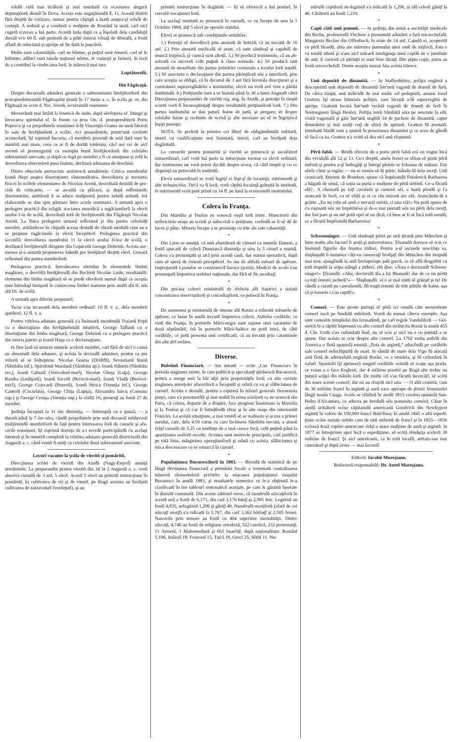rolulŭ celŭ mai ticălosŭ şi mai murdarŭ cu ocasiunea alegerii deputaţilorŭ dietalĭ în Deva. Acesta este negu­ţătorulŭ E. G. Acestŭ tênĕrŭ fără dreptŭ de votizare, numai pentru câştigŭ a luatŭ asupra-şĭ rolulŭ de cor­teşŭ. A sedusŭ şi a condusŭ o mulţime de Românĭ la urnă, carĭ nicĭ cugetŭ n'aveau a luá parte. Acestŭ Iuda după ce a înşelatŭ dela candidaţii dietalĭ vr'o 60 fl. sub pretestŭ de a plătí ómenii vênaţĭ de dênsulŭ, a fostŭ aflatŭ de minciună şi aprópe sĕ fie datŭ la puşcăriă.
Multe sunt calamităţile, carĭ ne bântue, şi puţinĭ sunt ómenii, carĭ sĕ le înfrunte; adêncĭ sunt ranele na­ţiunei nóstre, ér vameşii şi fariseii, în locŭ de a con­tribuí la vindecarea lorŭ, le mărescŭ mai tare.
Luptătorulŭ.
Din Făgăraşŭ.
Despre decursulŭ adunărei generale a subreuni­unei învĕţătorilorŭ din protopresbiteratulŭ Făgăra­şului ţinută în 17 Iuniu a. c. în scóla gr. or. din Fă­găraşŭ ne scrie d. Nic. Aronŭ, secretarulŭ reuniunei:
Merserămŭ mai întâiŭ la biserică de unde, după săvêrşirea sf. liturgii şi învocarea spiritului sf. în frunte cu prea On. d. protopresbiterŭ Petru Popescu şi cu pre­şedintele reuniunei d-lŭ Vincenţiu Grama ne-amŭ întorsŭ în sala de învĕţămêntŭ a scólei. Aci preşedintele, prin­tr'unŭ cuvêntŭ acomodatŭ, îşĭ esprimă bucuria, că mem­brii presenţĭ de astă dată sunt în numĕrŭ mai mare, ceea ce ar fi de doritŭ totdeuna, căcĭ noi cei de aicĭ avemŭ sĕ premergemŭ cu esemplu bunŭ învĕţătorilorŭ din celelalte subreuniunĭ anecsate, şi după-ce rógă pe membri a fi cu atenţiune şi zelŭ la desvoltarea obiecte­lorŭ puse înainte, dechiară adunarea de deschisă.
Dintre obiectele pertractate amintescŭ următórele: Critica membrului Ioanŭ Haşu asupra disertaţiunei »în­semnătatea, desvoltarea şi tractarea fisicei în scólele ele­mentare« de Nicolau Aronŭ, desvoltată destulŭ de pre­cisŭ de criticante, — se ascultă cu plăcere, şi după re­flesiunile disertantelui, ambilorŭ li se aduce mulţumită pentru zelulŭ arĕtatŭ, éră elaboratele se dau spre păs­trare între actele reuniunei. A urmatŭ apoi o prelegere practică din religiă: tractarea metodică a rugăciunilorŭ la elevii anului I-iu de scólă, desvoltată totŭ de învĕţă­torulŭ din Făgăraşŭ Nicolau Aronŭ. La finea prelegerei urmară reflesiunĭ şi din partea celorlalţĭ membri, ară­tându-se în chipulŭ acesta destulŭ de chiarŭ modulŭ cum au a se propune rugăciunile la elevii începĕtorĭ. Prelegerea practică din socotélă: desvoltarea numĕrului 11 la elevii anului II-lea de scólă, o desfăşură învĕţăto­rulŭ diriginte din Copăcelŭ George Dobrinŭ. Acésta ase­menea şi-a urmatŭ propunerea luândŭ pre învĕţătorĭ dreptŭ elevĭ. Urmară reflesiunĭ din partea membrilorŭ.
Prelegerea practică: întroducerea elevului în ele­mentele limbei maghiare, o desvóltă învĕţătorulŭ din Beclénŭ Nicolae Ludu; resultatulŭ: elemente din limba maghiară sĕ se predé elevilorŭ numai după ce aceştia sunt întroduşĭ binişorŭ în cunóscerea limbei materne prin anulŭ alŭ II. séu alŭ III. de scólă.
A urmatŭ apoi diferite propunerĭ.
Tacse s'au incassatŭ dela membrii ordinarĭ: 10 fl. v. a., dela membrii ajutătorĭ: 12 fl. v. a.
Pentru viitórea adunare generală s'a însinuatŭ mem­brulŭ Traianŭ Popŭ cu o disertaţiune din învĕţămêntulŭ intuitivŭ, George Taflanŭ cu o disertaţiune din limba ma­ghiară, George Dobrinŭ cu o prelegere practică din isto­ria patriei şi Ioanŭ Haşu cu o declamaţiune.
In fine lasŭ să urmeze numele acelorŭ membri, carĭ fără de nicĭ o causă au absentatŭ dela adunare, şi acésta la decisulŭ adunărei, pentru ca pre viitorŭ sĕ se îndrepteze. Nicolae Grama (Dridifŭ), Sevastianŭ Stanŭ (Sâmbăta inf.), Spiridonŭ Mardanŭ (Sâmbăta ap.), Ioanŭ Stâneiu (Sâmbăta res.), Ioanŭ Cabuzŭ (Voivodenĭ-marĭ), Nicolae Gheţa (Luţa), George Ramba (Ludişorŭ), Ioanŭ Socolŭ (Berivoi-marĭ), Ioanŭ Vladŭ (Berivoi-micĭ), George Cojocarŭ (Hurezŭ), Ioanŭ Stoica (Veneţia inf.), George Cantorŭ (Cuciulata), George Chiţa (Lupşa), Alexandru Iancu (Comana sup.) şi George Comşa (Veneţia sup.) la olaltă 16; presenţĭ au fostŭ 27 de membri.
Şedinţa începută la 11 óre diminéţa, — întreruptă cu o pausă, — a duratŭ până la 7 óre séra, cândŭ pre­şedintele prin unŭ discursŭ mĕduvosŭ mulţămindŭ mem­brilorŭ de faţă pentru interesarea lorŭ de causele şi afa­cerile reuniunei, îşĭ esprimă dorinţa de a-i revedé parti­cipândŭ cu acelaşi interesŭ şi în numĕrŭ completŭ la viitórea adunare generală districtuală din Augustŭ a. c. când vomŭ fi uniţĭ cu celelalte două subreuniunĭ anecsate.
Locurĭ vacante la şcóla de vieritŭ şi pomăritŭ.
Direcţiunea scólei de vieritŭ din Aiudŭ (Nagy-Enyed) anunţă următórele: La preparandia pentru vieritŭ din 1ŭ la 2 Augustŭ a. c. vorŭ absolvá cursulŭ de 3 anĭ, 5 elevĭ. Acestĭ 5 elevĭ au primitŭ instrucţiune în pomă­ritŭ, în cultivarea de vii şi de vinurĭ, pe lêngă acestea au învĕţatŭ cultivarea de zarzavaturĭ (verdeţurĭ), şi au
primitŭ instrucţiune în dogăritŭ. — Ei sé oferescŭ a luá posturĭ, în cerculŭ vocaţiunei lorŭ.
La acelaşĭ institutŭ se primescŭ în cursulŭ, ce va începe de nou la 1 Octobre 1884, alţĭ 5 elevĭ pe spesele statului.
Elevii se primescŭ sub condiţiunile următóre:
1.) Petenţii sĕ dovedéscă prin atestatŭ de botezŭ, că au trecutŭ de 16 anĭ. 2.) Prin atestatŭ medicalŭ sĕ arate, că sunt sănĕtoşĭ şi capabilĭ de muncă trupéscă, şi cumcă sunt altoiţĭ. 3.) Sĕ producă testimoniu, că au ab­solvatŭ cu succesŭ celŭ puţinŭ 4 clase normale. 4.) Sĕ producă unŭ atestatŭ de moralitate din partea primă­riei comunale a locului lorŭ natalŭ. 5.) Sĕ anec­seze o declaraţiune din partea părinţilorŭ séu a tutorilorŭ, prin care aceştia se obligă, că în decursŭ de 3 anĭ fără învoiala direcţiunei şi a comisiunei supraveghiătóre a in­stitutului, elevii nu vorŭ avé voie a părăsí institutulŭ. 6.) Petiţiunile sunt a se înaintá până la 30 a lunei Au­gustŭ cătră Direcţiunea preparandiei de vieritŭ reg. ung. în Aiudŭ, şi petenţii în timpŭ scurtŭ vorŭ fi încunoştiinţaţĭ despre resultatulŭ petiţiunilorŭ lorŭ. 7.) Din partea institutului se dau paturĭ, haine de patŭ, şi ştergare; ér despre celelalte haine şi rechisite de scrisŭ şi alte necesare au sĕ se îngrijéscă înşişĭ petenţii.
NOTA. Se preferŭ la primire cei liberĭ de obligă­mêntulŭ militarŭ, tinerii cu cualificaţiune mai înaintată, tinerii, carĭ au învĕţatŭ deja dogăritulŭ.
La cursurile pentru pomăritŭ şi vieritŭ se primescŭ şi ascultătorĭ estraordinarĭ, carĭ vorŭ luá parte la intruc­ţiune tocmai ca elevii ordinarĭ; dar testimoniu nu vorŭ primí decâtŭ despre aceea, că câtŭ timpŭ şi cu ce sîr­guinţă au petrecutŭ în institutŭ.
Elevii estraordinarĭ se vorŭ îngrijí ei înşi-şĭ de lo­cuinţă, nutrimentŭ şi alte trebuincióse. Décă va fi locŭ, vorŭ căpĕtá locuinţă grătuită în institutŭ, ér nutrimentŭ vorŭ puté primí cu 14 fl. pe lună la economulŭ institu­tului.
Colera în Franţa.
Din Marsilia şi Toulon ne sosescŭ veştĭ totŭ triste. Muncitorii din nefericitele oraşe au scrisŭ şi subscrisŭ o petiţiune, cerêndŭ se li-sĕ dé de lucru şi pâne. Miseria începe a se pronunţa cu tóte ale sale calamităţĭ.
*
Din Lyon se anunţă, că unŭ afumătorŭ de căr­nurĭ cu numele Damon, a fostŭ apucatŭ de coleră Du­minecă diminéţa şi séra la 5 césurĭ a murită. Colera s'a pronunţatŭ şi aicĭ prin acestŭ casŭ, dar numai sporadicŭ, după cum sĕ speră de ómenii pricepĕtorĭ. Se iau de alt­felŭ mĕsurĭ de apĕrare. Imprejurulŭ Lyonului se con­struescŭ barace (şetrii). Medicii de acolo s'au pronun­ţatŭ împotriva serbărei naţionale, dar fără sĕ fie ascultaţĭ.
*
Din pricina colerei ministrulŭ de rĕsboiu alŭ Austriei a sistatŭ concentrarea reserviştilorŭ şi concediaţilorŭ, ce petrecŭ în Franţa.
*
De asemenea şi ministrulŭ de interne alŭ Rusiei a reînoitŭ mĕsurile de apĕrare, ce luase în anulŭ trecutŭ împotriva colerii. Astfeliu corăbiile, ce vinŭ din Franţa, în porturile Mării-negre sunt supuse unei carantine de două sĕptămânĭ; éră în porturile Mării-baltice nu potŭ intrá, de câtŭ corăbiile, ce potŭ presentá unŭ certificatŭ, că au trecutŭ prin carantinele din alte ţĕrĭ străine.
Diverse.
Buletinŭ Financiarŭ. — Am intratŭ — scrie „Cur. Financiar« în perioda stagiunei mórte, în care publicŭ şi speculanţĭ părăsescŭ Bucurescii, pentru a merge unii la băi alţii pela proprietăţile lorŭ; cu alte cuvinte stagiunea amorţelei afacerilorŭ a începutŭ şi odată cu ea şi slăbi­ciunea de cursurĭ. Acésta e destulŭ, pentru a esprimá în trăsurĭ generale fisionomia pieţei, care s'a posomorîtŭ şi mai multŭ în urma scirilorŭ ce ne sosescŭ din Paris, că colera, departe de a dispăre, face progrese însemnate la Marsilia şi la Toulon şi că s'ar fi întinḑêndŭ chiar şi în alte oraşe din interiorulŭ Franciei. La acéstă situa­ţiune, a mai venitŭ sĕ se realiseze şi aceea a primei aurului, care, dela 4.50 cursu cu care închisese Sâm­bĕta trecută, a atinsŭ érăşĭ cursulŭ de 5.25 cu tendinţe de a mai cresce încă, celŭ puţinŭ până la apariţiunea noilorŭ recolte. Acestea sunt motivele principale, carĭ justifică pe tótă linia, mărginirea operaţiunilorŭ şi odată cu acésta, slăbiciunea şi mica descrescere ce se remarcă în cursurĭ.
*
Populaţiunea Bucurescilorŭ în 1883. — Biroulŭ de statistică de pe lângă divisiunea financiară a primăriei locale a terminatŭ centralisarea tuturorŭ elementelorŭ privitóre la mişcarea populaţiunei oraşului Bucuresci în anulŭ 1883, şi resultatele numerice ce le-a obţinutŭ le-a clasificatŭ în trei tablourĭ sistematicŭ aranjate, pe care le găsimŭ înserate în ḑiarulŭ comunalŭ. Din aceste tablourĭ reese, că numĕrulŭ născuţilorŭ în acestŭ anŭ a fostŭ de 6,171, din carĭ 3,176 băeţĭ şi 2,995 fete. Legitimĭ au fostŭ 4,835, nelegitimĭ 1,296 şi găsiţĭ 40. Numĕrulŭ morţilorŭ (afară de cei născuţĭ morţĭ) s'a ridicatŭ la 5,767, din carĭ 3,362 bărbaţĭ şi 2,505 femei. Nascerile prin urmare au fostŭ cu 404 superióre mortalităţii. Dintre născuţĭ, 4,740 au fostŭ de religiune ortodoxă, 522 catolică, 232 protestanţĭ, 11 Armenĭ, 1 Mahomedanŭ şi 665 Israeliţĭ; după naţionalitate: Românĭ 5,106, Itali­enĭ 18, Francesĭ 15, Turcĭ 18, Grecĭ 25, Sêrbĭ 11. Nu-
mĕrulŭ copiilorŭ ne-legitimĭ s'a ridicatŭ la 1,296, şi alŭ celorŭ găsiţĭ la 40. Căsătorii au fostŭ 1,210.
*
Capŭ câtŭ unŭ pumnŭ. — In şedinţa din urmă a societăţii medicale din Berlin, profesorulŭ Virchow a presentatŭ adunării o fată microchefală, Margareta Becker din Offenbach, în etate de 14 anĭ. Capulŭ ei, acoperitŭ cu pĕrŭ blondŭ, abia are mărimea pumnului unui omŭ de mijlocŭ. Fata e cu totulŭ idiotă şi n'are nicĭ măcarŭ inteligenţa unui copilŭ de o jumĕtate de anŭ. E curiosŭ că părinţii ei sunt bine făcuţĭ. Din şépte copii, patru au fostŭ microchefalĭ. Dintre aceştia numai fata acésta trăesce.
*
Unŭ depositŭ de dinamită. — In Staffordshire, poliţia englesă a descoperitŭ unŭ depositŭ de dina­mită într'unŭ vagonŭ de drumŭ de ferŭ. De câtva timpŭ, unŭ individŭ de mai multe orĭ pedepsitŭ, anume Iosef Gratton, îşĭ atrase bănuiala poliţiei, care începŭ a-lŭ supraveghiá de aprópe. Gratonŭ locuiá într'unŭ vechiŭ vagonŭ de drumŭ de ferŭ în Nortongreen lângă Henley. Poliţia intră Sâmbătă séra pe nesciute la elŭ, visită va­gonulŭ şi găsi într'unŭ unghiŭ 34 de pachete de dina­mită, capse detunătóre şi mai mulţĭ coţĭ de sfóră de a­prinsŭ. Gratton fŭ arestatŭ. Intrebatŭ fiindŭ cum a ajunsŭ în posesiunea dinamitei şi ce avea de gândŭ sĕ facă cu ea, Gratton n'a voitŭ să dea nicĭ unŭ rĕspunsŭ.
*
Pĕrŭ falsŭ. — Rĕulŭ obiceiu de a purta pĕrŭ falsŭ erá en vogue încă din vécululŭ alŭ 12 şi 13. Ce-i dreptŭ, unele femei se sfiiau sĕ pórte pĕrŭ strĕinŭ şi pentru a-şĭ îmbogăţí şi întregí pletele se folosiau de mătase. Dar al­tele chiar şi regine — nu se teméu sĕ-lŭ pórte, luându-lŭ dela morţĭ. Unŭ cronicarŭ, Etienne de Bourbon, spune că împĕratulŭ Friedericŭ Barbarosa a băgatŭ de sémă, că soţia sa purtá o mulţime de pĕrŭ strĕinŭ. Ce-a făcutŭ elŭ?.. A chematŭ pe toţĭ cavalerii şi curtenii sĕi, a luatŭ pĕrulŭ şi l'a aruncatŭ în focŭ, ca sĕ vêḑă şi ei ce rĕu mirosŭ are elŭ. Aruncându-lŭ a grăitu: „Eu nu vrĕu sĕ amŭ o nevastă mórtă, ci una viă!« Nu potŭ spune de s'a ruşinatŭ séu nu împĕrătésa şi de-a mai purtatŭ séu nu pĕrŭ dela morţĭ, dar îmĭ pare şi nu mĕ potŭ oprí sĕ nu ḑicŭ, că bine ar fi sĕ facă totŭ omulŭ, ce a făcutŭ împĕratulŭ Barbarossa!
*
Schwenninger. — Unŭ slusbaşŭ pórtă pe unŭ ţĕ­ranŭ prin München şi între multe alte lucrurĭ îi arată şi universitatea. Ţĕranulŭ doresce sĕ scie ce însémnă figurile din fruntea zidirei. Pentru a-şĭ ascunde nesciinţa sa, sluşbaşulŭ îi numesce câţi-va cunoscuţĭ învĕţaţĭ din München din timpulŭ mai nou; ajungêndŭ la unŭ învĕ­apróape ţatŭ grecŭ, ce sĕ află desgolitŭ cu totŭ trupulŭ la aripa stângă a zidirei, elŭ ḑise: »Ăsta e doctorulŭ Schwen­ninger!« Ţĕranulŭ: »Aha, doctnrulŭ ăla a lui Bismark! dar de ce nu pórtă ca toţĭ ómenii jachetă?«— Sluşba­şulŭ: »Ce ai mai statŭ sĕ grăeştĭ şi tu! De cândŭ a cu­ratŭ pe cancelarulŭ, ilŭ tragŭ ómenii de tóte părţile de haine, aşa că şi hainele i s'au ruptŭ!«
*
Comorĭ. — Este preste putinţă sĕ pótă sci omulŭ câte nenumĕrate comorĭ zacŭ pe fundulŭ mărilorŭ. Vomŭ da numai câteva esemple. Aşa sunt comorile tem­plului din Ierusalimŭ, pe carĭ regele Vandalilorŭ — Gei­serich le-a răpitŭ împreună cu alte comorĭ din strălucita Romă la anulŭ 455 d. Chr. Unde s'au cufundatŭ însĕ, nu sĕ scie şi nicĭ nu e cu putinţă a se spune. Dar acésta se scie despre alte comorĭ. La 1702 venia astfelŭ din America o flotă spaniolă numită „flota de argintŭ,“ aducêndŭ pe corăbiile sale comorĭ neînchipuitŭ de marĭ. In sînulŭ de mare dela Vigo fŭ atacată astă flotă de ad­miralulŭ englesŭ Rocke, ce o urmăria, şi fŭ cufundată în valurĭ. Spaniolii îşĭ aprinseră singurĭ corăbiile voindŭ sĕ scape aşa prada, ce voiau a o face Englezii, dar 4 mi­lióne piastrii pe lêngă alte trofee nu putură scăpá din mânile lorŭ. De multe orĭ s'au făcutŭ încercărĭ, sĕ scótă din mare aceste comorĭ, dar nu au rĕuşitŭ nicĭ una. — O altă comóră, cam de 30 milióne francĭ în argintŭ şi aurŭ zace apróape de ţĕrmii Venezuelei lângă insula Cuaga. Acolo se sfărîmă în anulŭ 1815 corabia spaniolă San-Pedro d'Alcantara, ce aducea pe bordulŭ sĕu pomenita comóră. Chiar în anulŭ următorŭ scóse căpitanulŭ ame­ricanŭ Goodvich din Newkyport argintŭ în valóre de 150,000 francĭ dintr'ênsa; în anulŭ 1845 o altă espedi­ţiune scóse metale nobile cam de unŭ milionŭ de francĭ şi în 1855—1856 scóseră două vapóre americane érăşĭ o mare mulţime de aurŭ şi argintŭ. In 1877 se între­prinse apoi încă o espediţiune, sĕ scótă rĕmăşiţa acelorŭ 30 milióne de francĭ. Şi aicĭ americanii, ca în totŭ lo­culŭ, arĕtatu-sau mai cutezătorĭ şi după avere — mai lacomĭ!
Editorŭ: Iacobŭ Mureşianu.
Redactorŭ responsabilŭ: Dr. Aurel Mureşianu.